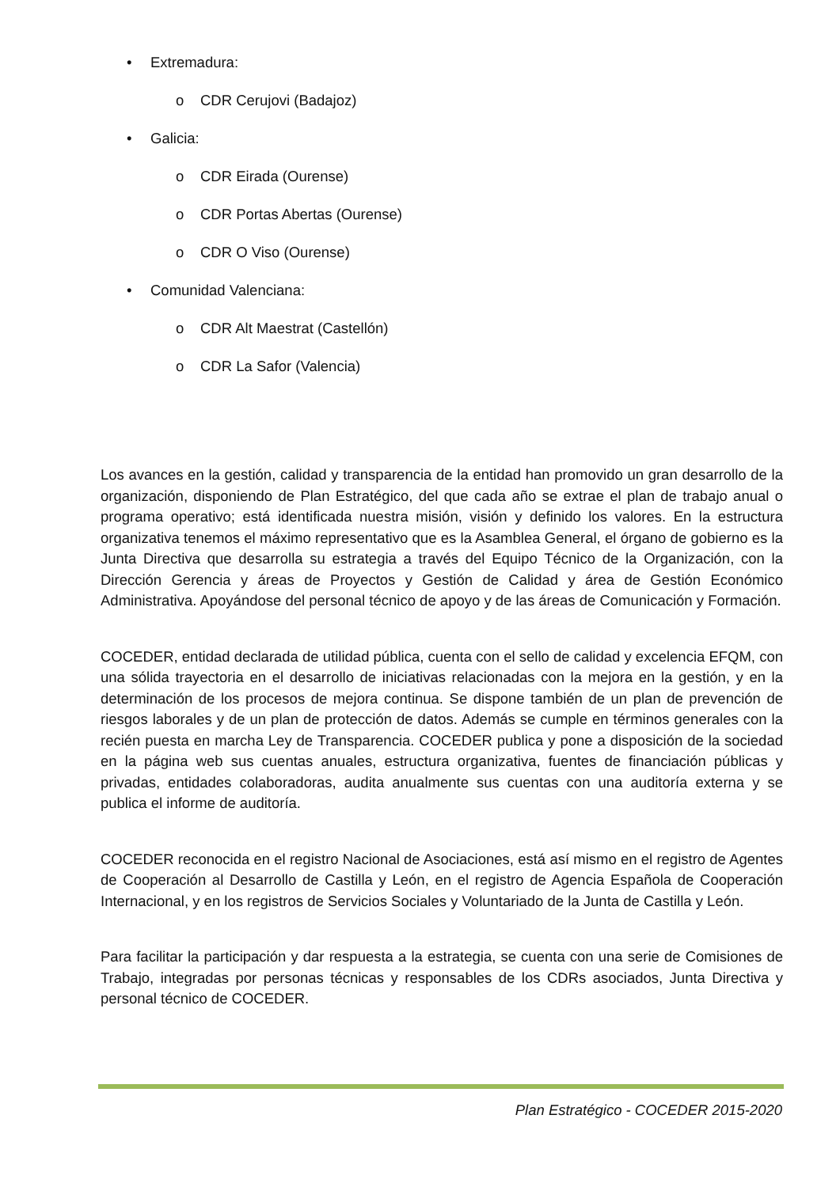• Extremadura:
o CDR Cerujovi (Badajoz)
• Galicia:
o CDR Eirada (Ourense)
o CDR Portas Abertas (Ourense)
o CDR O Viso (Ourense)
• Comunidad Valenciana:
o CDR Alt Maestrat (Castellón)
o CDR La Safor (Valencia)
Los avances en la gestión, calidad y transparencia de la entidad han promovido un gran desarrollo de la organización, disponiendo de Plan Estratégico, del que cada año se extrae el plan de trabajo anual o programa operativo; está identificada nuestra misión, visión y definido los valores. En la estructura organizativa tenemos el máximo representativo que es la Asamblea General, el órgano de gobierno es la Junta Directiva que desarrolla su estrategia a través del Equipo Técnico de la Organización, con la Dirección Gerencia y áreas de Proyectos y Gestión de Calidad y área de Gestión Económico Administrativa. Apoyándose del personal técnico de apoyo y de las áreas de Comunicación y Formación.
COCEDER, entidad declarada de utilidad pública, cuenta con el sello de calidad y excelencia EFQM, con una sólida trayectoria en el desarrollo de iniciativas relacionadas con la mejora en la gestión, y en la determinación de los procesos de mejora continua. Se dispone también de un plan de prevención de riesgos laborales y de un plan de protección de datos. Además se cumple en términos generales con la recién puesta en marcha Ley de Transparencia. COCEDER publica y pone a disposición de la sociedad en la página web sus cuentas anuales, estructura organizativa, fuentes de financiación públicas y privadas, entidades colaboradoras, audita anualmente sus cuentas con una auditoría externa y se publica el informe de auditoría.
COCEDER reconocida en el registro Nacional de Asociaciones, está así mismo en el registro de Agentes de Cooperación al Desarrollo de Castilla y León, en el registro de Agencia Española de Cooperación Internacional, y en los registros de Servicios Sociales y Voluntariado de la Junta de Castilla y León.
Para facilitar la participación y dar respuesta a la estrategia, se cuenta con una serie de Comisiones de Trabajo, integradas por personas técnicas y responsables de los CDRs asociados, Junta Directiva y personal técnico de COCEDER.
Plan Estratégico - COCEDER 2015-2020